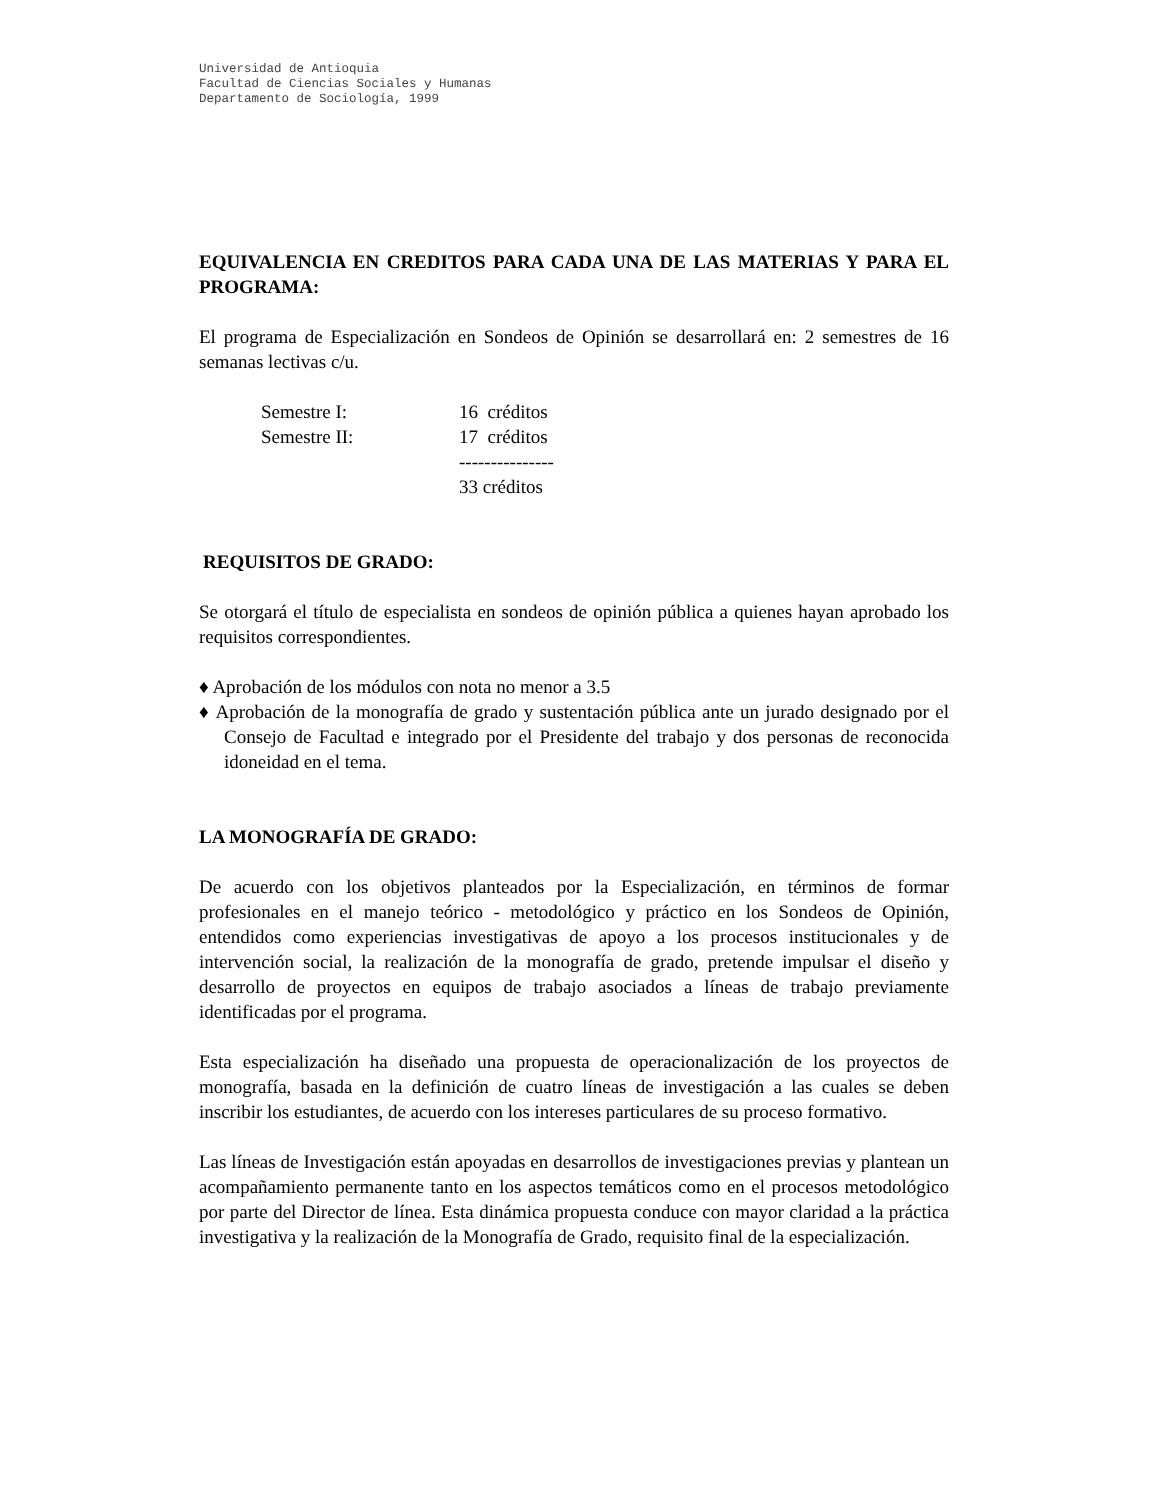Universidad de Antioquia
Facultad de Ciencias Sociales y Humanas
Departamento de Sociología, 1999
EQUIVALENCIA EN CREDITOS PARA CADA UNA DE LAS MATERIAS Y PARA EL PROGRAMA:
El programa de Especialización en Sondeos de Opinión se desarrollará en: 2 semestres de 16 semanas lectivas c/u.
| Semestre I: | 16 créditos |
| Semestre II: | 17 créditos |
| | --------------- |
| | 33 créditos |
REQUISITOS DE GRADO:
Se otorgará el título de especialista en sondeos de opinión pública a quienes hayan aprobado los requisitos correspondientes.
♦ Aprobación de los módulos con nota no menor a 3.5
♦ Aprobación de la monografía de grado y sustentación pública ante un jurado designado por el Consejo de Facultad e integrado por el Presidente del trabajo y dos personas de reconocida idoneidad en el tema.
LA MONOGRAFÍA DE GRADO:
De acuerdo con los objetivos planteados por la Especialización, en términos de formar profesionales en el manejo teórico - metodológico y práctico en los Sondeos de Opinión, entendidos como experiencias investigativas de apoyo a los procesos institucionales y de intervención social, la realización de la monografía de grado, pretende impulsar el diseño y desarrollo de proyectos en equipos de trabajo asociados a líneas de trabajo previamente identificadas por el programa.
Esta especialización ha diseñado una propuesta de operacionalización de los proyectos de monografía, basada en la definición de cuatro líneas de investigación a las cuales se deben inscribir los estudiantes, de acuerdo con los intereses particulares de su proceso formativo.
Las líneas de Investigación están apoyadas en desarrollos de investigaciones previas y plantean un acompañamiento permanente tanto en los aspectos temáticos como en el procesos metodológico por parte del Director de línea. Esta dinámica propuesta conduce con mayor claridad a la práctica investigativa y la realización de la Monografía de Grado, requisito final de la especialización.